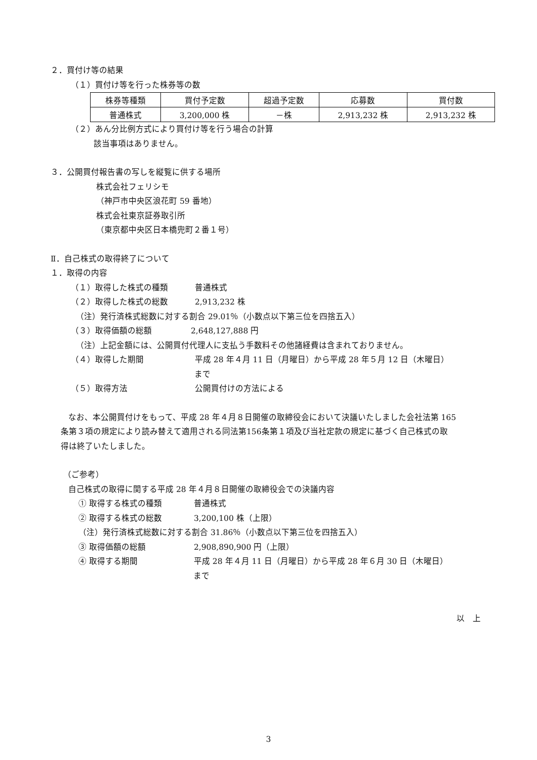２．買付け等の結果
（１）買付け等を行った株券等の数
| 株券等種類 | 買付予定数 | 超過予定数 | 応募数 | 買付数 |
| 普通株式 | 3,200,000 株 | －株 | 2,913,232 株 | 2,913,232 株 |
（２）あん分比例方式により買付け等を行う場合の計算
該当事項はありません。
３．公開買付報告書の写しを縦覧に供する場所
株式会社フェリシモ
（神戸市中央区浪花町 59 番地）
株式会社東京証券取引所
（東京都中央区日本橋兜町２番１号）
Ⅱ．自己株式の取得終了について
１．取得の内容
（１）取得した株式の種類 普通株式
（２）取得した株式の総数 2,913,232 株
（注）発行済株式総数に対する割合 29.01％（小数点以下第三位を四捨五入）
（３）取得価額の総額 2,648,127,888 円
（注）上記金額には、公開買付代理人に支払う手数料その他諸経費は含まれておりません。
（４）取得した期間 平成 28 年４月 11 日（月曜日）から平成 28 年５月 12 日（木曜日）
まで
（５）取得方法 公開買付けの方法による
なお、本公開買付けをもって、平成 28 年４月８日開催の取締役会において決議いたしました会社法第 165
条第３項の規定により読み替えて適用される同法第156条第１項及び当社定款の規定に基づく自己株式の取
得は終了いたしました。
（ご参考）
自己株式の取得に関する平成 28 年４月８日開催の取締役会での決議内容
① 取得する株式の種類 普通株式
② 取得する株式の総数 3,200,100 株（上限）
（注）発行済株式総数に対する割合 31.86％（小数点以下第三位を四捨五入）
③ 取得価額の総額 2,908,890,900 円（上限）
④ 取得する期間 平成 28 年４月 11 日（月曜日）から平成 28 年６月 30 日（木曜日）
まで
以　上
3